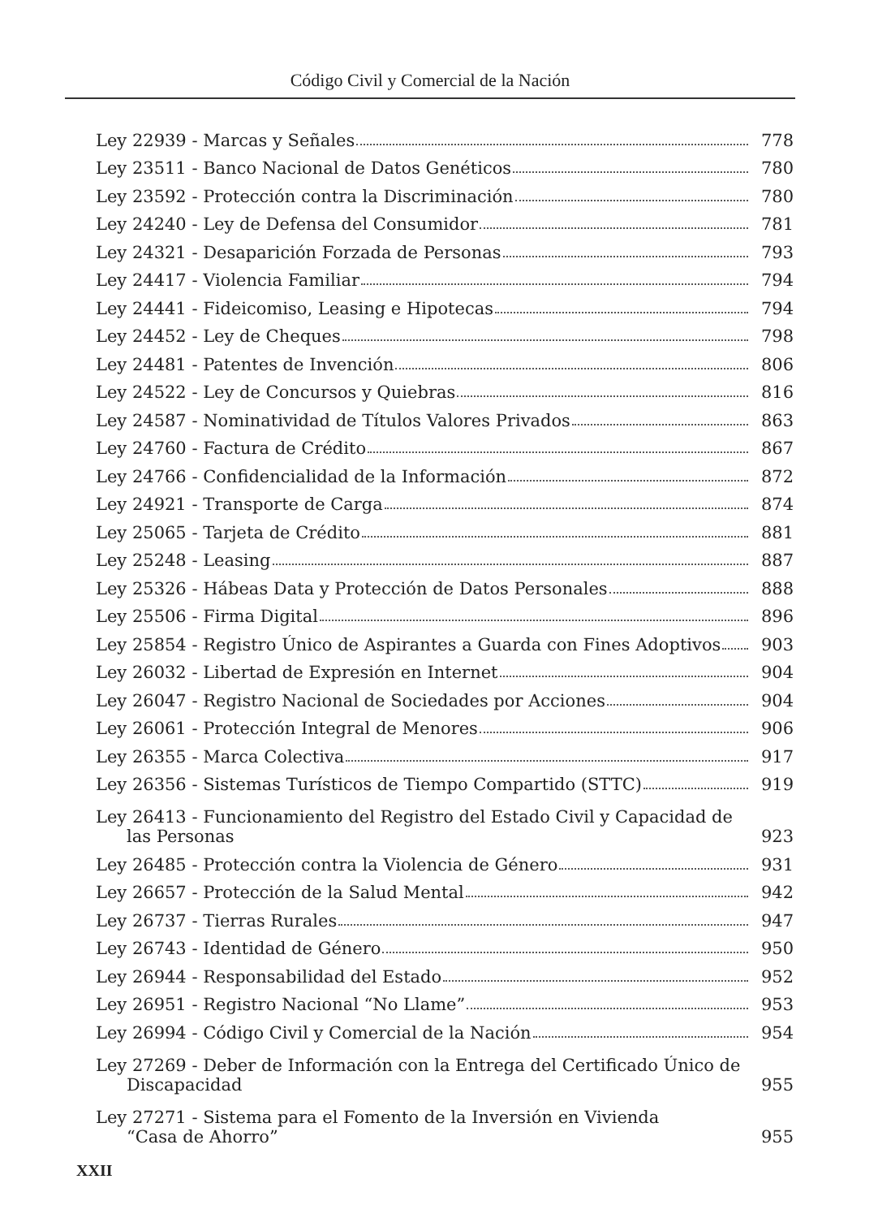Código Civil y Comercial de la Nación
Ley 22939 - Marcas y Señales 778
Ley 23511 - Banco Nacional de Datos Genéticos 780
Ley 23592 - Protección contra la Discriminación 780
Ley 24240 - Ley de Defensa del Consumidor 781
Ley 24321 - Desaparición Forzada de Personas 793
Ley 24417 - Violencia Familiar 794
Ley 24441 - Fideicomiso, Leasing e Hipotecas 794
Ley 24452 - Ley de Cheques 798
Ley 24481 - Patentes de Invención 806
Ley 24522 - Ley de Concursos y Quiebras 816
Ley 24587 - Nominatividad de Títulos Valores Privados 863
Ley 24760 - Factura de Crédito 867
Ley 24766 - Confidencialidad de la Información 872
Ley 24921 - Transporte de Carga 874
Ley 25065 - Tarjeta de Crédito 881
Ley 25248 - Leasing 887
Ley 25326 - Hábeas Data y Protección de Datos Personales 888
Ley 25506 - Firma Digital 896
Ley 25854 - Registro Único de Aspirantes a Guarda con Fines Adoptivos 903
Ley 26032 - Libertad de Expresión en Internet 904
Ley 26047 - Registro Nacional de Sociedades por Acciones 904
Ley 26061 - Protección Integral de Menores 906
Ley 26355 - Marca Colectiva 917
Ley 26356 - Sistemas Turísticos de Tiempo Compartido (STTC) 919
Ley 26413 - Funcionamiento del Registro del Estado Civil y Capacidad de
las Personas 923
Ley 26485 - Protección contra la Violencia de Género 931
Ley 26657 - Protección de la Salud Mental 942
Ley 26737 - Tierras Rurales 947
Ley 26743 - Identidad de Género 950
Ley 26944 - Responsabilidad del Estado 952
Ley 26951 - Registro Nacional “No Llame” 953
Ley 26994 - Código Civil y Comercial de la Nación 954
Ley 27269 - Deber de Información con la Entrega del Certificado Único de
Discapacidad 955
Ley 27271 - Sistema para el Fomento de la Inversión en Vivienda
“Casa de Ahorro” 955
XXII